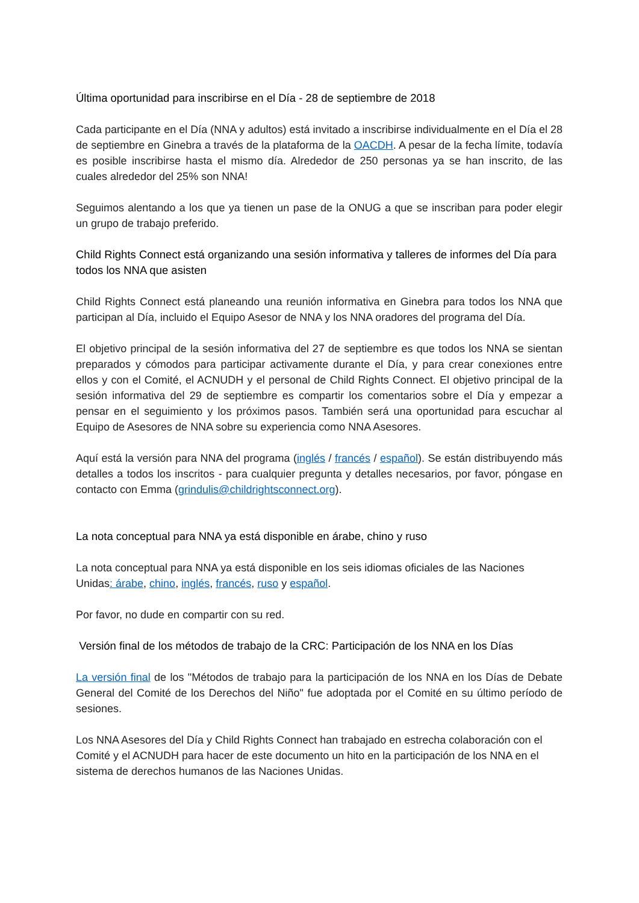Última oportunidad para inscribirse en el Día - 28 de septiembre de 2018
Cada participante en el Día (NNA y adultos) está invitado a inscribirse individualmente en el Día el 28 de septiembre en Ginebra a través de la plataforma de la OACDH. A pesar de la fecha límite, todavía es posible inscribirse hasta el mismo día. Alrededor de 250 personas ya se han inscrito, de las cuales alrededor del 25% son NNA!
Seguimos alentando a los que ya tienen un pase de la ONUG a que se inscriban para poder elegir un grupo de trabajo preferido.
Child Rights Connect está organizando una sesión informativa y talleres de informes del Día para todos los NNA que asisten
Child Rights Connect está planeando una reunión informativa en Ginebra para todos los NNA que participan al Día, incluido el Equipo Asesor de NNA y los NNA oradores del programa del Día.
El objetivo principal de la sesión informativa del 27 de septiembre es que todos los NNA se sientan preparados y cómodos para participar activamente durante el Día, y para crear conexiones entre ellos y con el Comité, el ACNUDH y el personal de Child Rights Connect. El objetivo principal de la sesión informativa del 29 de septiembre es compartir los comentarios sobre el Día y empezar a pensar en el seguimiento y los próximos pasos. También será una oportunidad para escuchar al Equipo de Asesores de NNA sobre su experiencia como NNA Asesores.
Aquí está la versión para NNA del programa (inglés / francés / español). Se están distribuyendo más detalles a todos los inscritos - para cualquier pregunta y detalles necesarios, por favor, póngase en contacto con Emma (grindulis@childrightsconnect.org).
La nota conceptual para NNA ya está disponible en árabe, chino y ruso
La nota conceptual para NNA ya está disponible en los seis idiomas oficiales de las Naciones Unidas: árabe, chino, inglés, francés, ruso y español.
Por favor, no dude en compartir con su red.
Versión final de los métodos de trabajo de la CRC: Participación de los NNA en los Días
La versión final de los "Métodos de trabajo para la participación de los NNA en los Días de Debate General del Comité de los Derechos del Niño" fue adoptada por el Comité en su último período de sesiones.
Los NNA Asesores del Día y Child Rights Connect han trabajado en estrecha colaboración con el Comité y el ACNUDH para hacer de este documento un hito en la participación de los NNA en el sistema de derechos humanos de las Naciones Unidas.